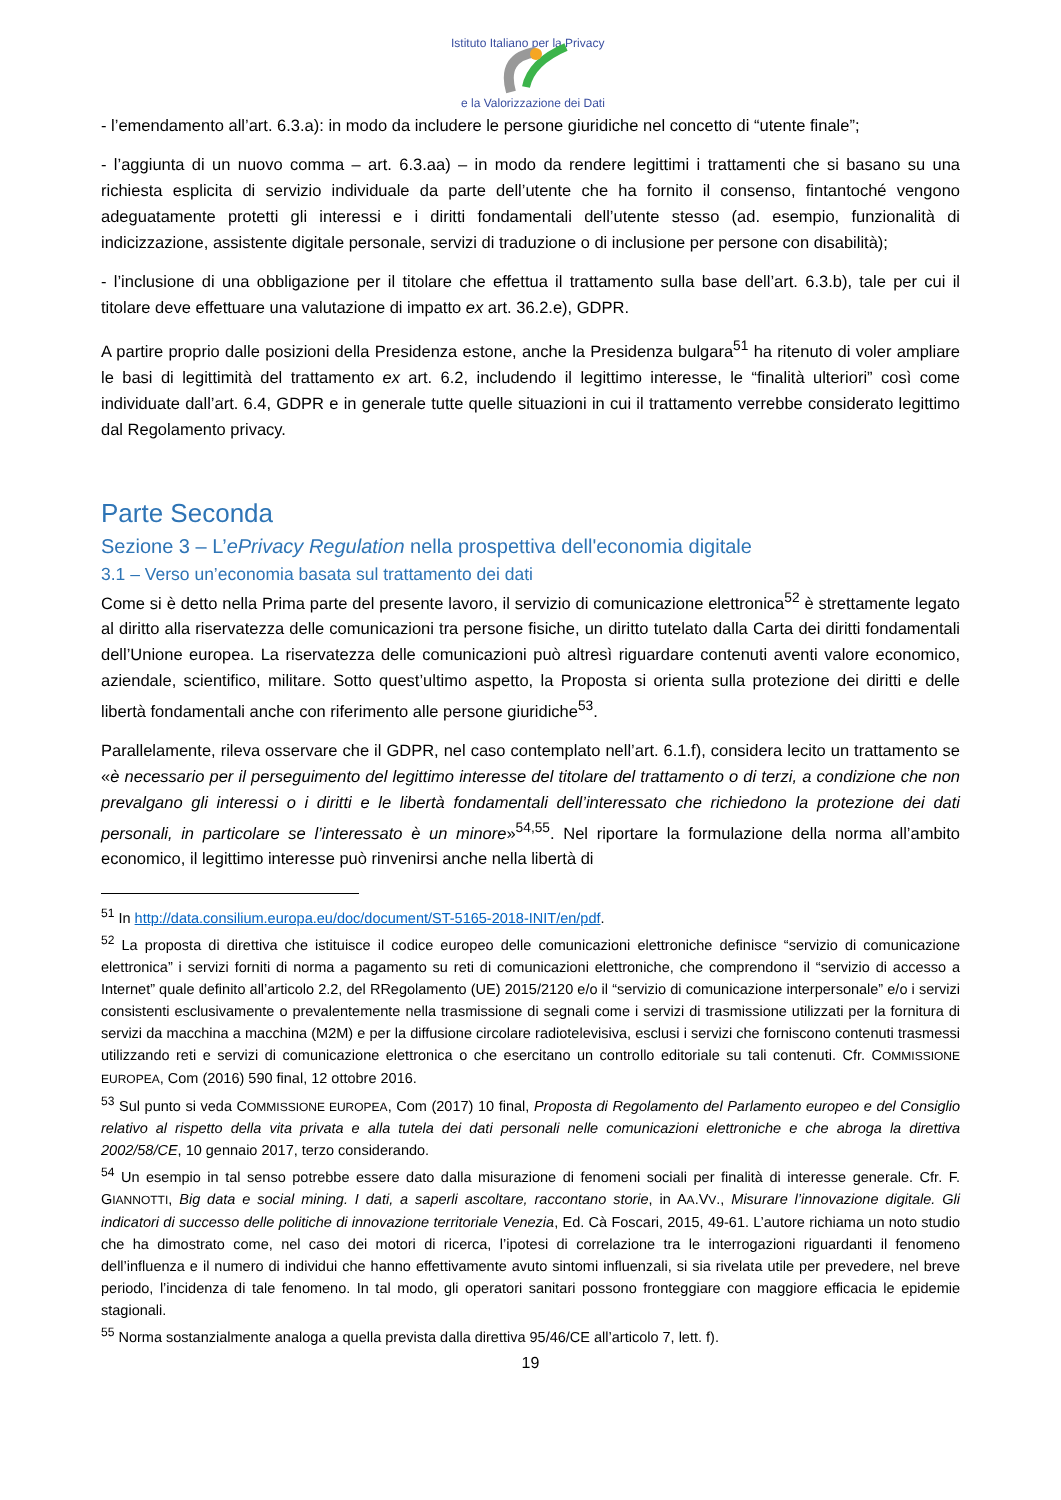Istituto Italiano per la Privacy
e la Valorizzazione dei Dati
- l’emendamento all’art. 6.3.a): in modo da includere le persone giuridiche nel concetto di “utente finale”;
- l’aggiunta di un nuovo comma – art. 6.3.aa) – in modo da rendere legittimi i trattamenti che si basano su una richiesta esplicita di servizio individuale da parte dell’utente che ha fornito il consenso, fintantoché vengono adeguatamente protetti gli interessi e i diritti fondamentali dell’utente stesso (ad. esempio, funzionalità di indicizzazione, assistente digitale personale, servizi di traduzione o di inclusione per persone con disabilità);
- l’inclusione di una obbligazione per il titolare che effettua il trattamento sulla base dell’art. 6.3.b), tale per cui il titolare deve effettuare una valutazione di impatto ex art. 36.2.e), GDPR.
A partire proprio dalle posizioni della Presidenza estone, anche la Presidenza bulgara<sup>51</sup> ha ritenuto di voler ampliare le basi di legittimità del trattamento ex art. 6.2, includendo il legittimo interesse, le “finalità ulteriori” così come individuate dall’art. 6.4, GDPR e in generale tutte quelle situazioni in cui il trattamento verrebbe considerato legittimo dal Regolamento privacy.
Parte Seconda
Sezione 3 – L’ePrivacy Regulation nella prospettiva dell'economia digitale
3.1 – Verso un’economia basata sul trattamento dei dati
Come si è detto nella Prima parte del presente lavoro, il servizio di comunicazione elettronica<sup>52</sup> è strettamente legato al diritto alla riservatezza delle comunicazioni tra persone fisiche, un diritto tutelato dalla Carta dei diritti fondamentali dell’Unione europea. La riservatezza delle comunicazioni può altresì riguardare contenuti aventi valore economico, aziendale, scientifico, militare. Sotto quest’ultimo aspetto, la Proposta si orienta sulla protezione dei diritti e delle libertà fondamentali anche con riferimento alle persone giuridiche<sup>53</sup>.
Parallelamente, rileva osservare che il GDPR, nel caso contemplato nell’art. 6.1.f), considera lecito un trattamento se «è necessario per il perseguimento del legittimo interesse del titolare del trattamento o di terzi, a condizione che non prevalgano gli interessi o i diritti e le libertà fondamentali dell’interessato che richiedono la protezione dei dati personali, in particolare se l’interessato è un minore»<sup>54,55</sup>. Nel riportare la formulazione della norma all’ambito economico, il legittimo interesse può rinvenirsi anche nella libertà di
<sup>51</sup> In http://data.consilium.europa.eu/doc/document/ST-5165-2018-INIT/en/pdf.
<sup>52</sup> La proposta di direttiva che istituisce il codice europeo delle comunicazioni elettroniche definisce “servizio di comunicazione elettronica” i servizi forniti di norma a pagamento su reti di comunicazioni elettroniche, che comprendono il “servizio di accesso a Internet” quale definito all’articolo 2.2, del RRegolamento (UE) 2015/2120 e/o il “servizio di comunicazione interpersonale” e/o i servizi consistenti esclusivamente o prevalentemente nella trasmissione di segnali come i servizi di trasmissione utilizzati per la fornitura di servizi da macchina a macchina (M2M) e per la diffusione circolare radiotelevisiva, esclusi i servizi che forniscono contenuti trasmessi utilizzando reti e servizi di comunicazione elettronica o che esercitano un controllo editoriale su tali contenuti. Cfr. COMMISSIONE EUROPEA, Com (2016) 590 final, 12 ottobre 2016.
<sup>53</sup> Sul punto si veda COMMISSIONE EUROPEA, Com (2017) 10 final, Proposta di Regolamento del Parlamento europeo e del Consiglio relativo al rispetto della vita privata e alla tutela dei dati personali nelle comunicazioni elettroniche e che abroga la direttiva 2002/58/CE, 10 gennaio 2017, terzo considerando.
<sup>54</sup> Un esempio in tal senso potrebbe essere dato dalla misurazione di fenomeni sociali per finalità di interesse generale. Cfr. F. GIANNOTTI, Big data e social mining. I dati, a saperli ascoltare, raccontano storie, in AA.VV., Misurare l’innovazione digitale. Gli indicatori di successo delle politiche di innovazione territoriale Venezia, Ed. Cà Foscari, 2015, 49-61. L’autore richiama un noto studio che ha dimostrato come, nel caso dei motori di ricerca, l’ipotesi di correlazione tra le interrogazioni riguardanti il fenomeno dell’influenza e il numero di individui che hanno effettivamente avuto sintomi influenzali, si sia rivelata utile per prevedere, nel breve periodo, l’incidenza di tale fenomeno. In tal modo, gli operatori sanitari possono fronteggiare con maggiore efficacia le epidemie stagionali.
<sup>55</sup> Norma sostanzialmente analoga a quella prevista dalla direttiva 95/46/CE all’articolo 7, lett. f).
19